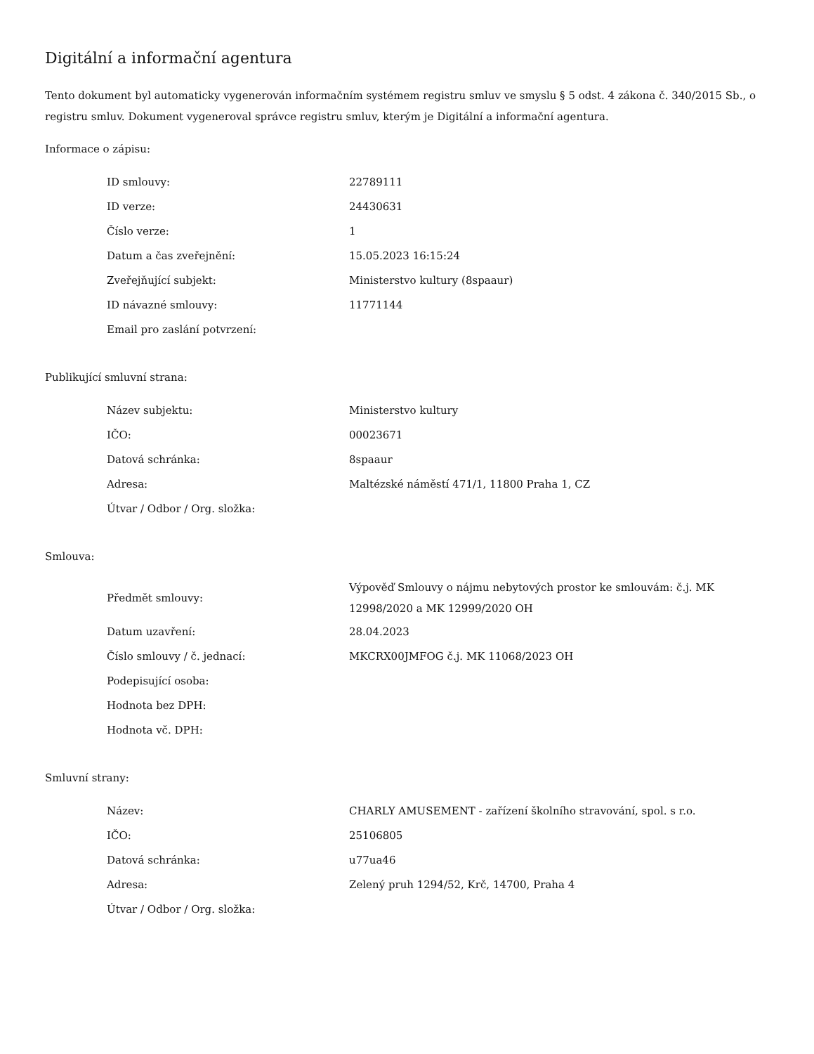Digitální a informační agentura
Tento dokument byl automaticky vygenerován informačním systémem registru smluv ve smyslu § 5 odst. 4 zákona č. 340/2015 Sb., o registru smluv. Dokument vygeneroval správce registru smluv, kterým je Digitální a informační agentura.
Informace o zápisu:
| ID smlouvy: | 22789111 |
| ID verze: | 24430631 |
| Číslo verze: | 1 |
| Datum a čas zveřejnění: | 15.05.2023 16:15:24 |
| Zveřejňující subjekt: | Ministerstvo kultury (8spaaur) |
| ID návazné smlouvy: | 11771144 |
| Email pro zaslání potvrzení: | |
Publikující smluvní strana:
| Název subjektu: | Ministerstvo kultury |
| IČO: | 00023671 |
| Datová schránka: | 8spaaur |
| Adresa: | Maltézské náměstí 471/1, 11800 Praha 1, CZ |
| Útvar / Odbor / Org. složka: | |
Smlouva:
| Předmět smlouvy: | Výpověď Smlouvy o nájmu nebytových prostor ke smlouvám: č.j. MK 12998/2020 a MK 12999/2020 OH |
| Datum uzavření: | 28.04.2023 |
| Číslo smlouvy / č. jednací: | MKCRX00JMFOG č.j. MK 11068/2023 OH |
| Podepisující osoba: | |
| Hodnota bez DPH: | |
| Hodnota vč. DPH: | |
Smluvní strany:
| Název: | CHARLY AMUSEMENT - zařízení školního stravování, spol. s r.o. |
| IČO: | 25106805 |
| Datová schránka: | u77ua46 |
| Adresa: | Zelený pruh 1294/52, Krč, 14700, Praha 4 |
| Útvar / Odbor / Org. složka: | |